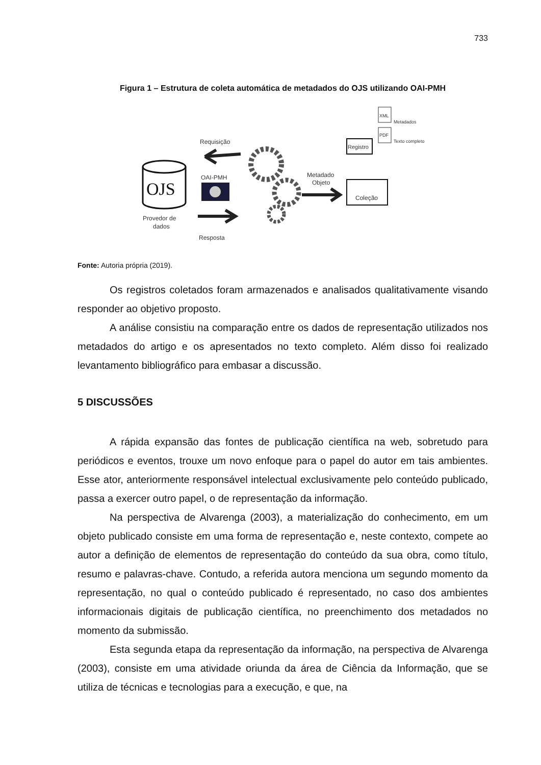733
Figura 1 – Estrutura de coleta automática de metadados do OJS utilizando OAI-PMH
OJS
Provedor de
dados
Requisição
OAI-PMH
Resposta
Metadado
Objeto
Coleção
Registro
XML
Metadados
PDF
Texto completo
Fonte: Autoria própria (2019).
Os registros coletados foram armazenados e analisados qualitativamente visando responder ao objetivo proposto.
A análise consistiu na comparação entre os dados de representação utilizados nos metadados do artigo e os apresentados no texto completo. Além disso foi realizado levantamento bibliográfico para embasar a discussão.
5 DISCUSSÕES
A rápida expansão das fontes de publicação científica na web, sobretudo para periódicos e eventos, trouxe um novo enfoque para o papel do autor em tais ambientes. Esse ator, anteriormente responsável intelectual exclusivamente pelo conteúdo publicado, passa a exercer outro papel, o de representação da informação.
Na perspectiva de Alvarenga (2003), a materialização do conhecimento, em um objeto publicado consiste em uma forma de representação e, neste contexto, compete ao autor a definição de elementos de representação do conteúdo da sua obra, como título, resumo e palavras-chave. Contudo, a referida autora menciona um segundo momento da representação, no qual o conteúdo publicado é representado, no caso dos ambientes informacionais digitais de publicação científica, no preenchimento dos metadados no momento da submissão.
Esta segunda etapa da representação da informação, na perspectiva de Alvarenga (2003), consiste em uma atividade oriunda da área de Ciência da Informação, que se utiliza de técnicas e tecnologias para a execução, e que, na